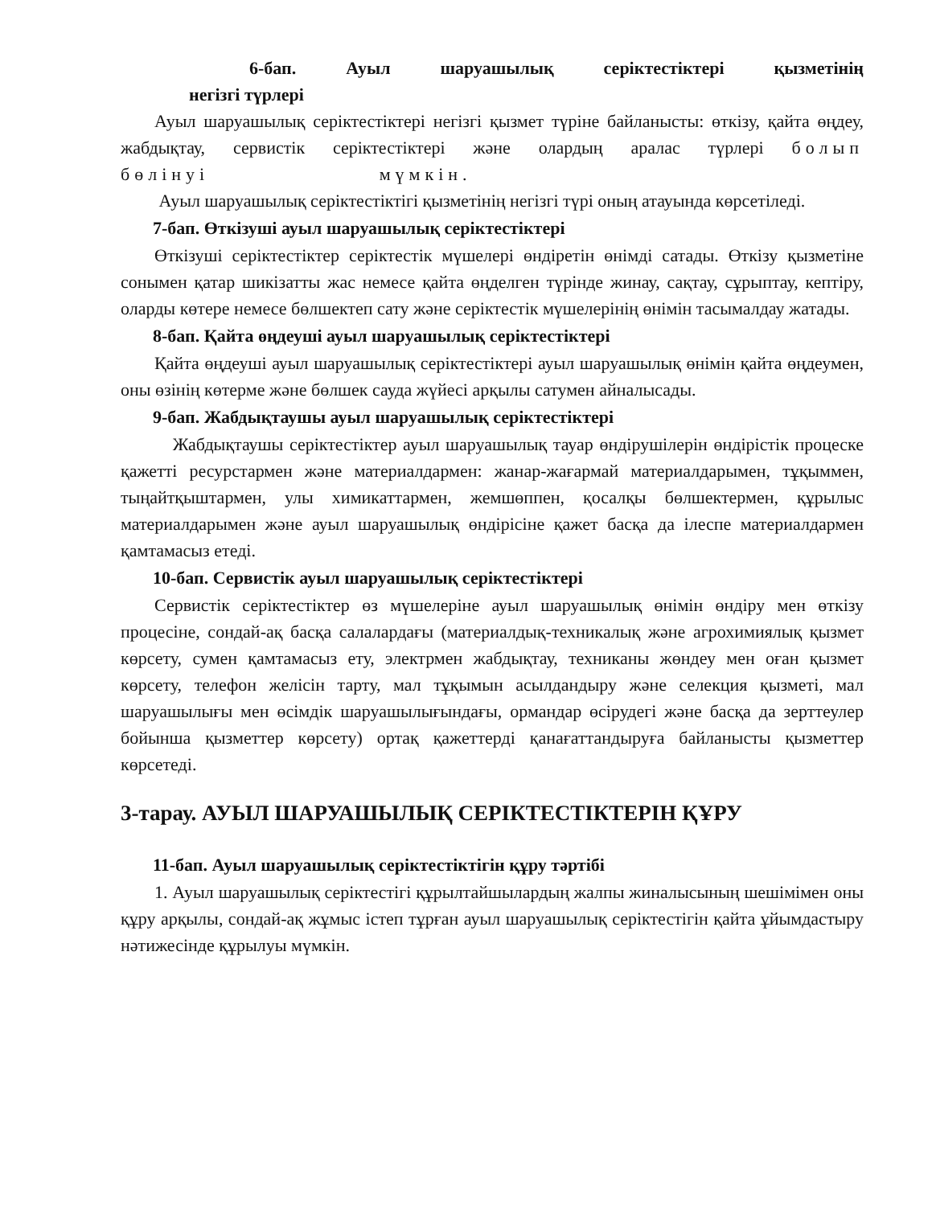6-бап. Ауыл шаруашылық серіктестіктері қызметінің
негізгі түрлері
Ауыл шаруашылық серіктестіктері негізгі қызмет түріне байланысты: өткізу, қайта өңдеу, жабдықтау, сервистік серіктестіктері және олардың аралас түрлері болып бөлінуі мүмкін.
Ауыл шаруашылық серіктестіктігі қызметінің негізгі түрі оның атауында көрсетіледі.
7-бап. Өткізуші ауыл шаруашылық серіктестіктері
Өткізуші серіктестіктер серіктестік мүшелері өндіретін өнімді сатады. Өткізу қызметіне сонымен қатар шикізатты жас немесе қайта өңделген түрінде жинау, сақтау, сұрыптау, кептіру, оларды көтере немесе бөлшектеп сату және серіктестік мүшелерінің өнімін тасымалдау жатады.
8-бап. Қайта өңдеуші ауыл шаруашылық серіктестіктері
Қайта өңдеуші ауыл шаруашылық серіктестіктері ауыл шаруашылық өнімін қайта өңдеумен, оны өзінің көтерме және бөлшек сауда жүйесі арқылы сатумен айналысады.
9-бап. Жабдықтаушы ауыл шаруашылық серіктестіктері
Жабдықтаушы серіктестіктер ауыл шаруашылық тауар өндірушілерін өндірістік процеске қажетті ресурстармен және материалдармен: жанар-жағармай материалдарымен, тұқыммен, тыңайтқыштармен, улы химикаттармен, жемшөппен, қосалқы бөлшектермен, құрылыс материалдарымен және ауыл шаруашылық өндірісіне қажет басқа да ілеспе материалдармен қамтамасыз етеді.
10-бап. Сервистік ауыл шаруашылық серіктестіктері
Сервистік серіктестіктер өз мүшелеріне ауыл шаруашылық өнімін өндіру мен өткізу процесіне, сондай-ақ басқа салалардағы (материалдық-техникалық және агрохимиялық қызмет көрсету, сумен қамтамасыз ету, электрмен жабдықтау, техниканы жөндеу мен оған қызмет көрсету, телефон желісін тарту, мал тұқымын асылдандыру және селекция қызметі, мал шаруашылығы мен өсімдік шаруашылығындағы, ормандар өсірудегі және басқа да зерттеулер бойынша қызметтер көрсету) ортақ қажеттерді қанағаттандыруға байланысты қызметтер көрсетеді.
3-тарау. АУЫЛ ШАРУАШЫЛЫҚ СЕРІКТЕСТІКТЕРІН ҚҰРУ
11-бап. Ауыл шаруашылық серіктестіктігін құру тәртібі
1. Ауыл шаруашылық серіктестігі құрылтайшылардың жалпы жиналысының шешімімен оны құру арқылы, сондай-ақ жұмыс істеп тұрған ауыл шаруашылық серіктестігін қайта ұйымдастыру нәтижесінде құрылуы мүмкін.